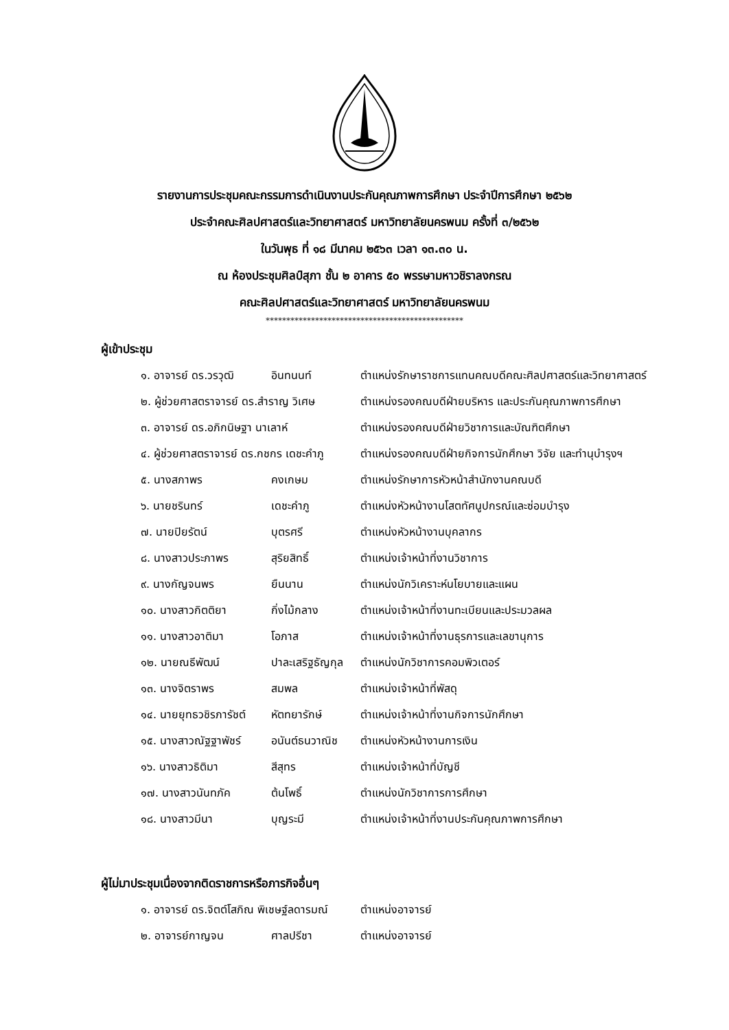รายงานการประชุมคณะกรรมการดำเนินงานประกันคุณภาพการศึกษา ประจำปีการศึกษา ๒๕๖๒
ประจำคณะศิลปศาสตร์และวิทยาศาสตร์ มหาวิทยาลัยนครพนม ครั้งที่ ๓/๒๕๖๒
ในวันพุธ ที่ ๑๘ มีนาคม ๒๕๖๓ เวลา ๑๓.๓๐ น.
ณ ห้องประชุมศิลป์สุภา ชั้น ๒ อาคาร ๕๐ พรรษามหาวชิราลงกรณ
คณะศิลปศาสตร์และวิทยาศาสตร์ มหาวิทยาลัยนครพนม
************************************************
ผู้เข้าประชุม
| ๑. อาจารย์ ดร.วรวุฒิ | อินทนนท์ | ตำแหน่งรักษาราชการแทนคณบดีคณะศิลปศาสตร์และวิทยาศาสตร์ |
| ๒. ผู้ช่วยศาสตราจารย์ ดร.สำราญ วิเศษ | | ตำแหน่งรองคณบดีฝ่ายบริหาร และประกันคุณภาพการศึกษา |
| ๓. อาจารย์ ดร.อภิกนิษฐา นาเลาห์ | | ตำแหน่งรองคณบดีฝ่ายวิชาการและบัณฑิตศึกษา |
| ๔. ผู้ช่วยศาสตราจารย์ ดร.กชกร เดชะคำภู | | ตำแหน่งรองคณบดีฝ่ายกิจการนักศึกษา วิจัย และทำนุบำรุงฯ |
| ๕. นางสภาพร | คงเกษม | ตำแหน่งรักษาการหัวหน้าสำนักงานคณบดี |
| ๖. นายชรินทร์ | เดชะคำภู | ตำแหน่งหัวหน้างานโสตทัศนูปกรณ์และซ่อมบำรุง |
| ๗. นายปิยรัตน์ | บุตรศรี | ตำแหน่งหัวหน้างานบุคลากร |
| ๘. นางสาวประภาพร | สุริยสิทธิ์ | ตำแหน่งเจ้าหน้าที่งานวิชาการ |
| ๙. นางกัญจนพร | ยืนนาน | ตำแหน่งนักวิเคราะห์นโยบายและแผน |
| ๑๐. นางสาวกิตติยา | กิ่งไม้กลาง | ตำแหน่งเจ้าหน้าที่งานทะเบียนและประมวลผล |
| ๑๑. นางสาวอาติมา | โอภาส | ตำแหน่งเจ้าหน้าที่งานธุรการและเลขานุการ |
| ๑๒. นายณธีพัฒน์ | ปาละเสริฐธัญกุล | ตำแหน่งนักวิชาการคอมพิวเตอร์ |
| ๑๓. นางจิตราพร | สมพล | ตำแหน่งเจ้าหน้าที่พัสดุ |
| ๑๔. นายยุทธวชิรภารัชต์ | หัตทยารักษ์ | ตำแหน่งเจ้าหน้าที่งานกิจการนักศึกษา |
| ๑๕. นางสาวณัฐฐาพัชร์ | อนันต์ธนวาณิช | ตำแหน่งหัวหน้างานการเงิน |
| ๑๖. นางสาวธิติมา | สีสุทร | ตำแหน่งเจ้าหน้าที่บัญชี |
| ๑๗. นางสาวนันทภัค | ต้นโพธิ์ | ตำแหน่งนักวิชาการการศึกษา |
| ๑๘. นางสาวมีนา | บุญระมี | ตำแหน่งเจ้าหน้าที่งานประกันคุณภาพการศึกษา |
ผู้ไม่มาประชุมเนื่องจากติดราชการหรือภารกิจอื่นๆ
| ๑. อาจารย์ ดร.จิตต์โสภิณ พิเชษฐ์ลดารมณ์ | | ตำแหน่งอาจารย์ |
| ๒. อาจารย์กาญจน | ศาลปรีชา | ตำแหน่งอาจารย์ |